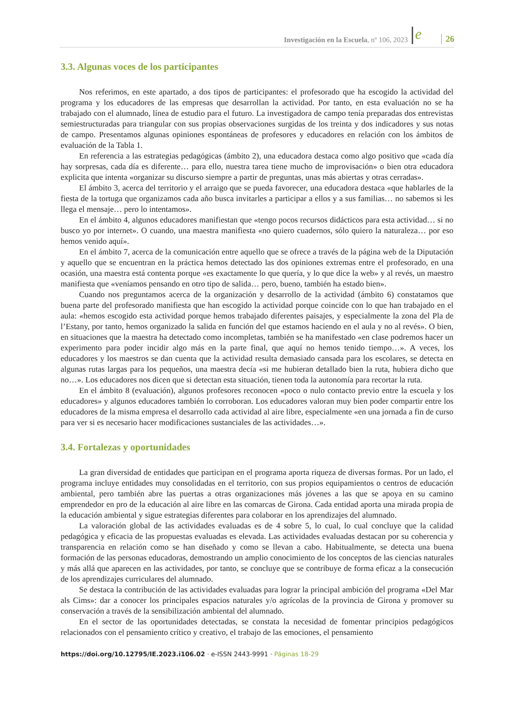Investigación en la Escuela, nº 106, 2023
e
26
3.3. Algunas voces de los participantes
Nos referimos, en este apartado, a dos tipos de participantes: el profesorado que ha escogido la actividad del programa y los educadores de las empresas que desarrollan la actividad. Por tanto, en esta evaluación no se ha trabajado con el alumnado, línea de estudio para el futuro. La investigadora de campo tenía preparadas dos entrevistas semiestructuradas para triangular con sus propias observaciones surgidas de los treinta y dos indicadores y sus notas de campo. Presentamos algunas opiniones espontáneas de profesores y educadores en relación con los ámbitos de evaluación de la Tabla 1.
En referencia a las estrategias pedagógicas (ámbito 2), una educadora destaca como algo positivo que «cada día hay sorpresas, cada día es diferente… para ello, nuestra tarea tiene mucho de improvisación» o bien otra educadora explicita que intenta «organizar su discurso siempre a partir de preguntas, unas más abiertas y otras cerradas».
El ámbito 3, acerca del territorio y el arraigo que se pueda favorecer, una educadora destaca «que hablarles de la fiesta de la tortuga que organizamos cada año busca invitarles a participar a ellos y a sus familias… no sabemos si les llega el mensaje… pero lo intentamos».
En el ámbito 4, algunos educadores manifiestan que «tengo pocos recursos didácticos para esta actividad… si no busco yo por internet». O cuando, una maestra manifiesta «no quiero cuadernos, sólo quiero la naturaleza… por eso hemos venido aquí».
En el ámbito 7, acerca de la comunicación entre aquello que se ofrece a través de la página web de la Diputación y aquello que se encuentran en la práctica hemos detectado las dos opiniones extremas entre el profesorado, en una ocasión, una maestra está contenta porque «es exactamente lo que quería, y lo que dice la web» y al revés, un maestro manifiesta que «veníamos pensando en otro tipo de salida… pero, bueno, también ha estado bien».
Cuando nos preguntamos acerca de la organización y desarrollo de la actividad (ámbito 6) constatamos que buena parte del profesorado manifiesta que han escogido la actividad porque coincide con lo que han trabajado en el aula: «hemos escogido esta actividad porque hemos trabajado diferentes paisajes, y especialmente la zona del Pla de l’Estany, por tanto, hemos organizado la salida en función del que estamos haciendo en el aula y no al revés». O bien, en situaciones que la maestra ha detectado como incompletas, también se ha manifestado «en clase podremos hacer un experimento para poder incidir algo más en la parte final, que aquí no hemos tenido tiempo…». A veces, los educadores y los maestros se dan cuenta que la actividad resulta demasiado cansada para los escolares, se detecta en algunas rutas largas para los pequeños, una maestra decía «si me hubieran detallado bien la ruta, hubiera dicho que no…». Los educadores nos dicen que si detectan esta situación, tienen toda la autonomía para recortar la ruta.
En el ámbito 8 (evaluación), algunos profesores reconocen «poco o nulo contacto previo entre la escuela y los educadores» y algunos educadores también lo corroboran. Los educadores valoran muy bien poder compartir entre los educadores de la misma empresa el desarrollo cada actividad al aire libre, especialmente «en una jornada a fin de curso para ver si es necesario hacer modificaciones sustanciales de las actividades…».
3.4. Fortalezas y oportunidades
La gran diversidad de entidades que participan en el programa aporta riqueza de diversas formas. Por un lado, el programa incluye entidades muy consolidadas en el territorio, con sus propios equipamientos o centros de educación ambiental, pero también abre las puertas a otras organizaciones más jóvenes a las que se apoya en su camino emprendedor en pro de la educación al aire libre en las comarcas de Girona. Cada entidad aporta una mirada propia de la educación ambiental y sigue estrategias diferentes para colaborar en los aprendizajes del alumnado.
La valoración global de las actividades evaluadas es de 4 sobre 5, lo cual, lo cual concluye que la calidad pedagógica y eficacia de las propuestas evaluadas es elevada. Las actividades evaluadas destacan por su coherencia y transparencia en relación como se han diseñado y como se llevan a cabo. Habitualmente, se detecta una buena formación de las personas educadoras, demostrando un amplio conocimiento de los conceptos de las ciencias naturales y más allá que aparecen en las actividades, por tanto, se concluye que se contribuye de forma eficaz a la consecución de los aprendizajes curriculares del alumnado.
Se destaca la contribución de las actividades evaluadas para lograr la principal ambición del programa «Del Mar als Cims»: dar a conocer los principales espacios naturales y/o agrícolas de la provincia de Girona y promover su conservación a través de la sensibilización ambiental del alumnado.
En el sector de las oportunidades detectadas, se constata la necesidad de fomentar principios pedagógicos relacionados con el pensamiento crítico y creativo, el trabajo de las emociones, el pensamiento
https://doi.org/10.12795/IE.2023.i106.02 · e-ISSN 2443-9991 · Páginas 18-29